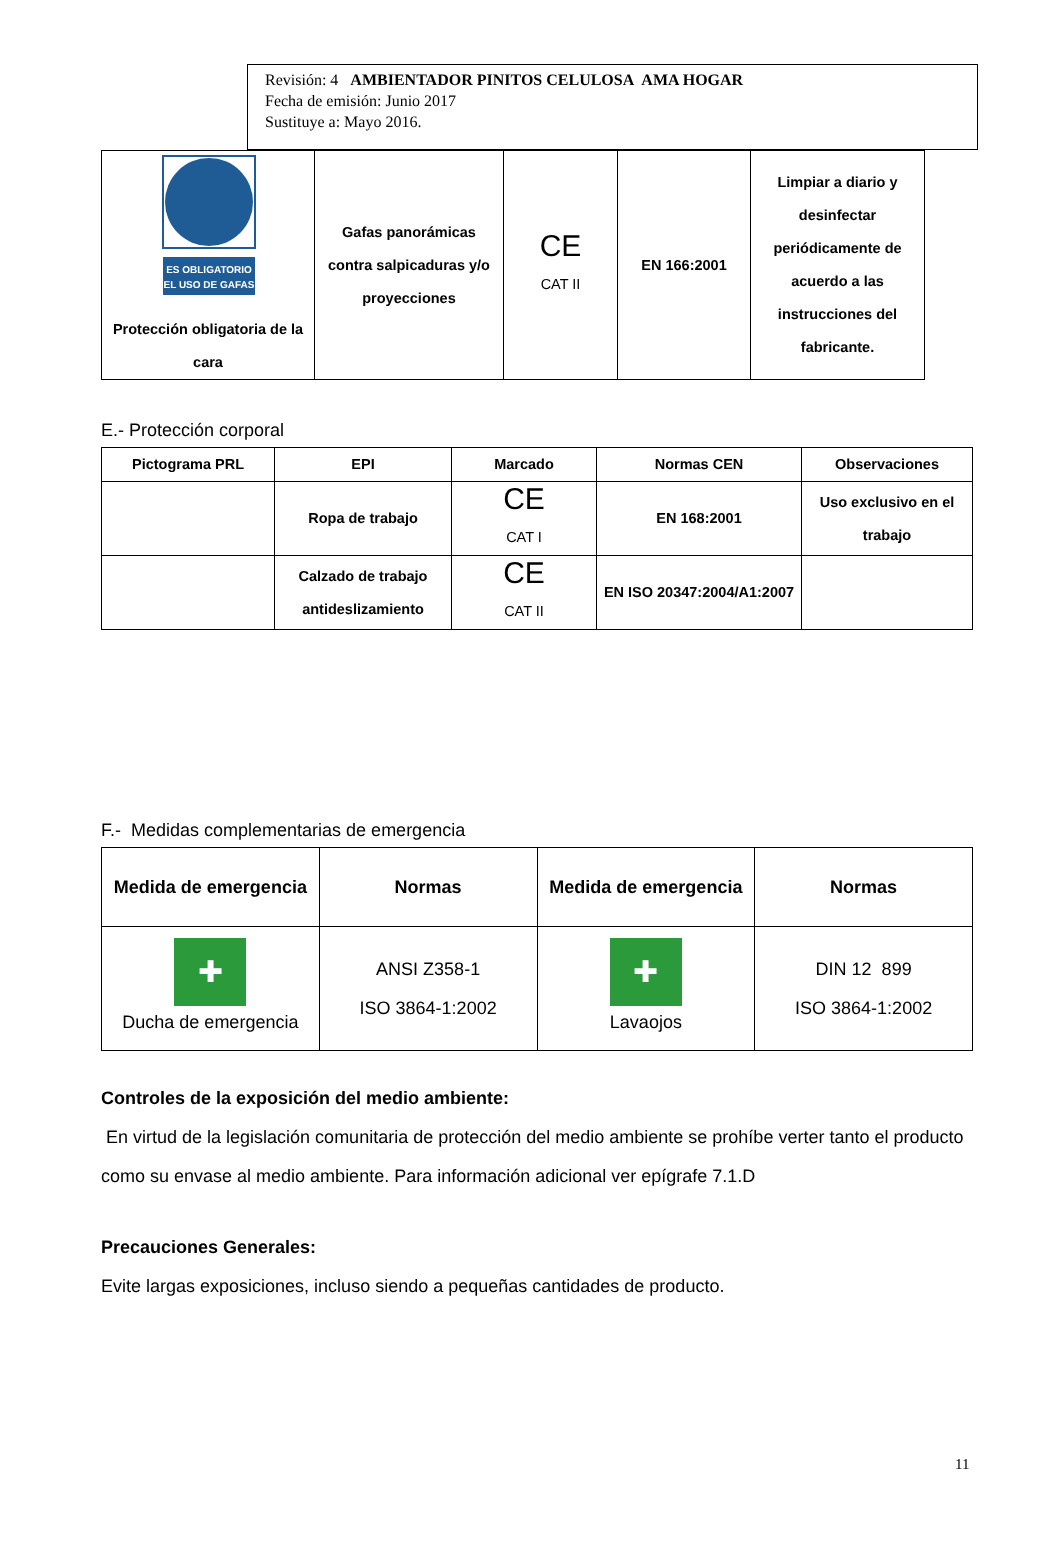Revisión: 4 AMBIENTADOR PINITOS CELULOSA AMA HOGAR
Fecha de emisión: Junio 2017
Sustituye a: Mayo 2016.
| ES OBLIGATORIO EL USO DE GAFAS Protección obligatoria de la cara | Gafas panorámicas contra salpicaduras y/o proyecciones | CE CAT II | EN 166:2001 | Limpiar a diario y desinfectar periódicamente de acuerdo a las instrucciones del fabricante. |
E.- Protección corporal
| Pictograma PRL | EPI | Marcado | Normas CEN | Observaciones |
| | Ropa de trabajo | CE CAT I | EN 168:2001 | Uso exclusivo en el trabajo |
| | Calzado de trabajo antideslizamiento | CE CAT II | EN ISO 20347:2004/A1:2007 | |
F.- Medidas complementarias de emergencia
| Medida de emergencia | Normas | Medida de emergencia | Normas |
| ✚ Ducha de emergencia | ANSI Z358-1 ISO 3864-1:2002 | ✚ Lavaojos | DIN 12 899 ISO 3864-1:2002 |
Controles de la exposición del medio ambiente:
En virtud de la legislación comunitaria de protección del medio ambiente se prohíbe verter tanto el producto como su envase al medio ambiente. Para información adicional ver epígrafe 7.1.D
Precauciones Generales:
Evite largas exposiciones, incluso siendo a pequeñas cantidades de producto.
11